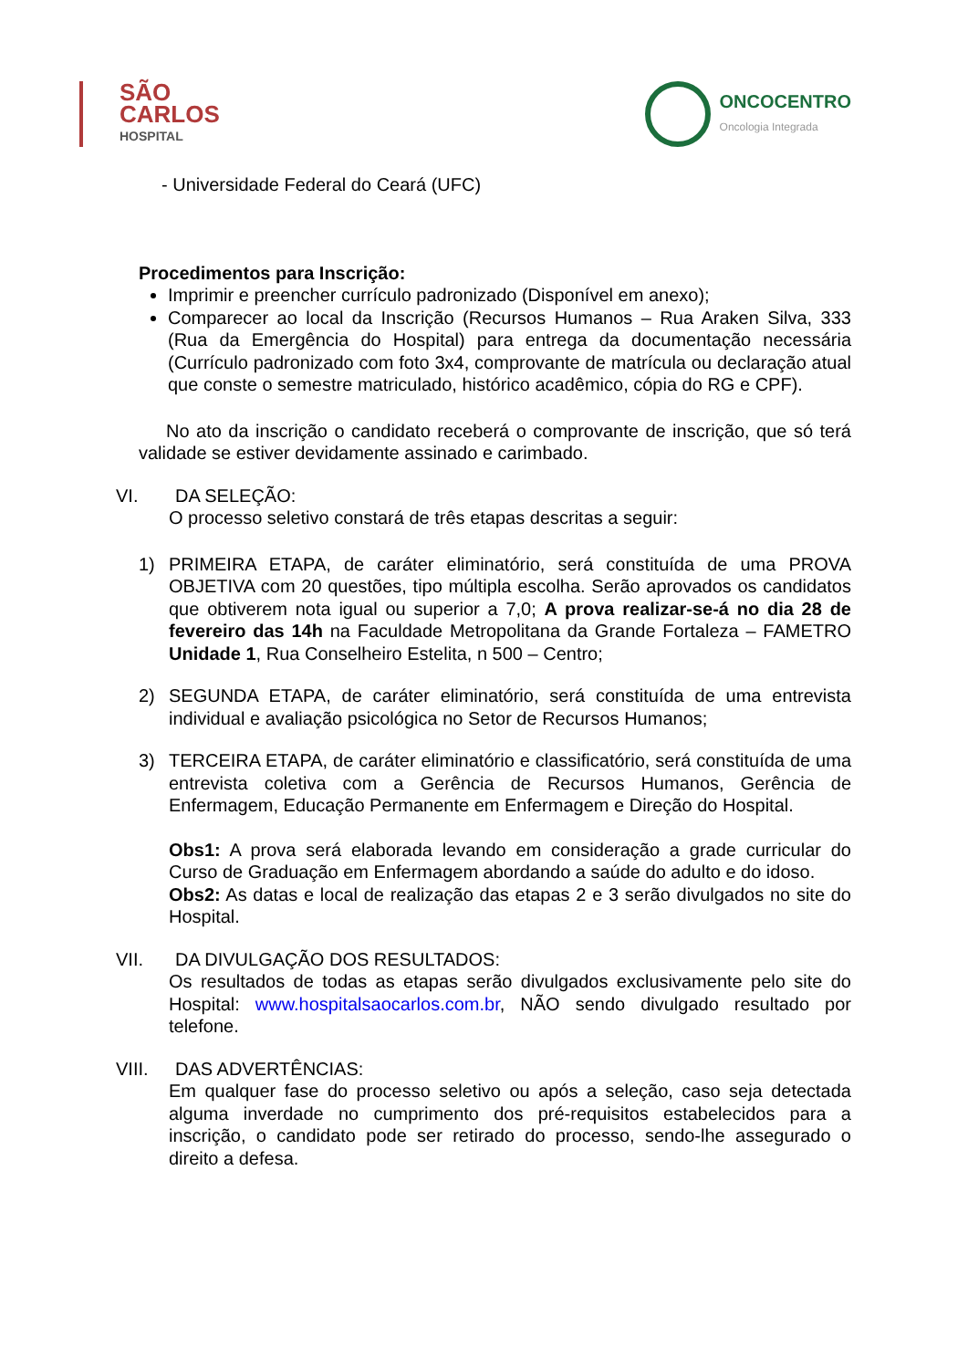SÃO
CARLOS
HOSPITAL
ONCOCENTRO
Oncologia Integrada
- Universidade Federal do Ceará (UFC)
Procedimentos para Inscrição:
Imprimir e preencher currículo padronizado (Disponível em anexo);
Comparecer ao local da Inscrição (Recursos Humanos – Rua Araken Silva, 333 (Rua da Emergência do Hospital) para entrega da documentação necessária (Currículo padronizado com foto 3x4, comprovante de matrícula ou declaração atual que conste o semestre matriculado, histórico acadêmico, cópia do RG e CPF).
No ato da inscrição o candidato receberá o comprovante de inscrição, que só terá validade se estiver devidamente assinado e carimbado.
VI. DA SELEÇÃO:
O processo seletivo constará de três etapas descritas a seguir:
1) PRIMEIRA ETAPA, de caráter eliminatório, será constituída de uma PROVA OBJETIVA com 20 questões, tipo múltipla escolha. Serão aprovados os candidatos que obtiverem nota igual ou superior a 7,0; A prova realizar-se-á no dia 28 de fevereiro das 14h na Faculdade Metropolitana da Grande Fortaleza – FAMETRO Unidade 1, Rua Conselheiro Estelita, n 500 – Centro;
2) SEGUNDA ETAPA, de caráter eliminatório, será constituída de uma entrevista individual e avaliação psicológica no Setor de Recursos Humanos;
3) TERCEIRA ETAPA, de caráter eliminatório e classificatório, será constituída de uma entrevista coletiva com a Gerência de Recursos Humanos, Gerência de Enfermagem, Educação Permanente em Enfermagem e Direção do Hospital.
Obs1: A prova será elaborada levando em consideração a grade curricular do Curso de Graduação em Enfermagem abordando a saúde do adulto e do idoso.
Obs2: As datas e local de realização das etapas 2 e 3 serão divulgados no site do Hospital.
VII. DA DIVULGAÇÃO DOS RESULTADOS:
Os resultados de todas as etapas serão divulgados exclusivamente pelo site do Hospital: www.hospitalsaocarlos.com.br, NÃO sendo divulgado resultado por telefone.
VIII. DAS ADVERTÊNCIAS:
Em qualquer fase do processo seletivo ou após a seleção, caso seja detectada alguma inverdade no cumprimento dos pré-requisitos estabelecidos para a inscrição, o candidato pode ser retirado do processo, sendo-lhe assegurado o direito a defesa.